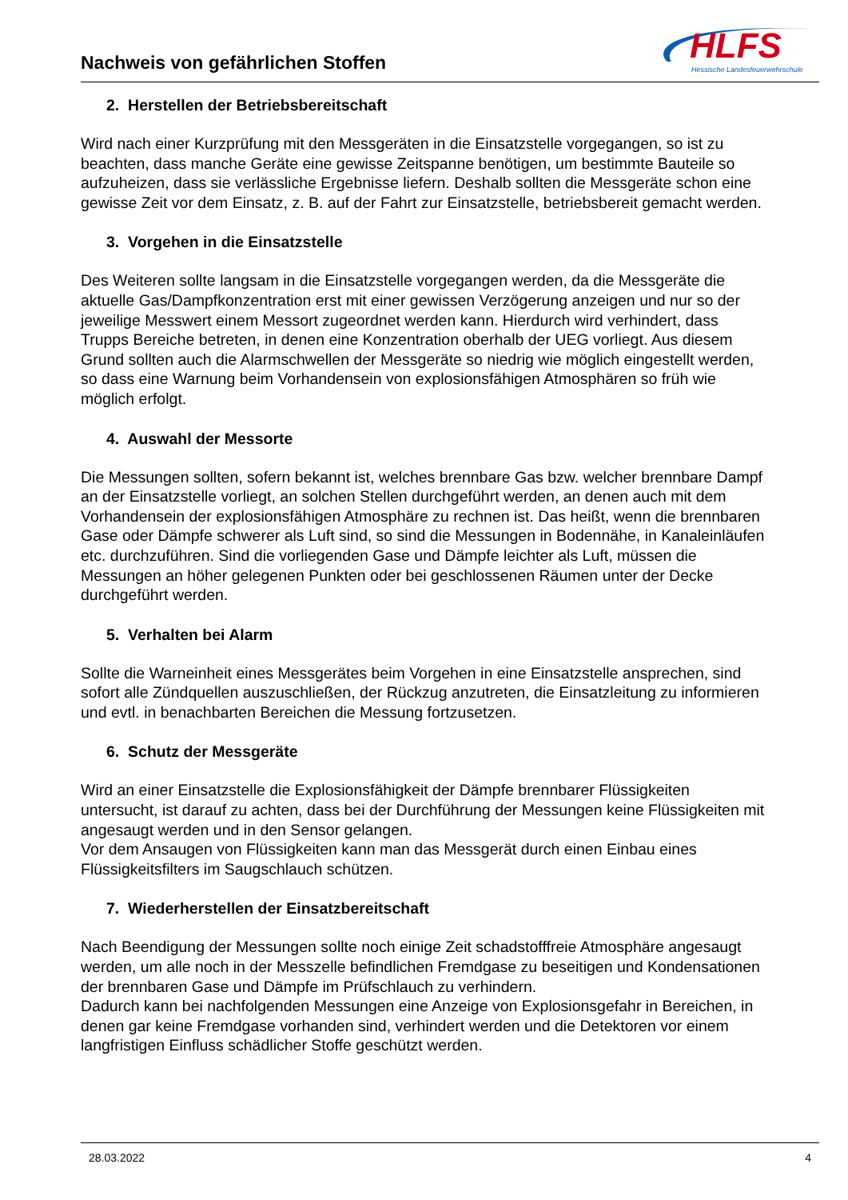Nachweis von gefährlichen Stoffen
HLFS
Hessische Landesfeuerwehrschule
2. Herstellen der Betriebsbereitschaft
Wird nach einer Kurzprüfung mit den Messgeräten in die Einsatzstelle vorgegangen, so ist zu beachten, dass manche Geräte eine gewisse Zeitspanne benötigen, um bestimmte Bauteile so aufzuheizen, dass sie verlässliche Ergebnisse liefern. Deshalb sollten die Messgeräte schon eine gewisse Zeit vor dem Einsatz, z. B. auf der Fahrt zur Einsatzstelle, betriebsbereit gemacht werden.
3. Vorgehen in die Einsatzstelle
Des Weiteren sollte langsam in die Einsatzstelle vorgegangen werden, da die Messgeräte die aktuelle Gas/Dampfkonzentration erst mit einer gewissen Verzögerung anzeigen und nur so der jeweilige Messwert einem Messort zugeordnet werden kann. Hierdurch wird verhindert, dass Trupps Bereiche betreten, in denen eine Konzentration oberhalb der UEG vorliegt. Aus diesem Grund sollten auch die Alarmschwellen der Messgeräte so niedrig wie möglich eingestellt werden, so dass eine Warnung beim Vorhandensein von explosionsfähigen Atmosphären so früh wie möglich erfolgt.
4. Auswahl der Messorte
Die Messungen sollten, sofern bekannt ist, welches brennbare Gas bzw. welcher brennbare Dampf an der Einsatzstelle vorliegt, an solchen Stellen durchgeführt werden, an denen auch mit dem Vorhandensein der explosionsfähigen Atmosphäre zu rechnen ist. Das heißt, wenn die brennbaren Gase oder Dämpfe schwerer als Luft sind, so sind die Messungen in Bodennähe, in Kanaleinläufen etc. durchzuführen. Sind die vorliegenden Gase und Dämpfe leichter als Luft, müssen die Messungen an höher gelegenen Punkten oder bei geschlossenen Räumen unter der Decke durchgeführt werden.
5. Verhalten bei Alarm
Sollte die Warneinheit eines Messgerätes beim Vorgehen in eine Einsatzstelle ansprechen, sind sofort alle Zündquellen auszuschließen, der Rückzug anzutreten, die Einsatzleitung zu informieren und evtl. in benachbarten Bereichen die Messung fortzusetzen.
6. Schutz der Messgeräte
Wird an einer Einsatzstelle die Explosionsfähigkeit der Dämpfe brennbarer Flüssigkeiten untersucht, ist darauf zu achten, dass bei der Durchführung der Messungen keine Flüssigkeiten mit angesaugt werden und in den Sensor gelangen.
Vor dem Ansaugen von Flüssigkeiten kann man das Messgerät durch einen Einbau eines Flüssigkeitsfilters im Saugschlauch schützen.
7. Wiederherstellen der Einsatzbereitschaft
Nach Beendigung der Messungen sollte noch einige Zeit schadstofffreie Atmosphäre angesaugt werden, um alle noch in der Messzelle befindlichen Fremdgase zu beseitigen und Kondensationen der brennbaren Gase und Dämpfe im Prüfschlauch zu verhindern.
Dadurch kann bei nachfolgenden Messungen eine Anzeige von Explosionsgefahr in Bereichen, in denen gar keine Fremdgase vorhanden sind, verhindert werden und die Detektoren vor einem langfristigen Einfluss schädlicher Stoffe geschützt werden.
28.03.2022 4